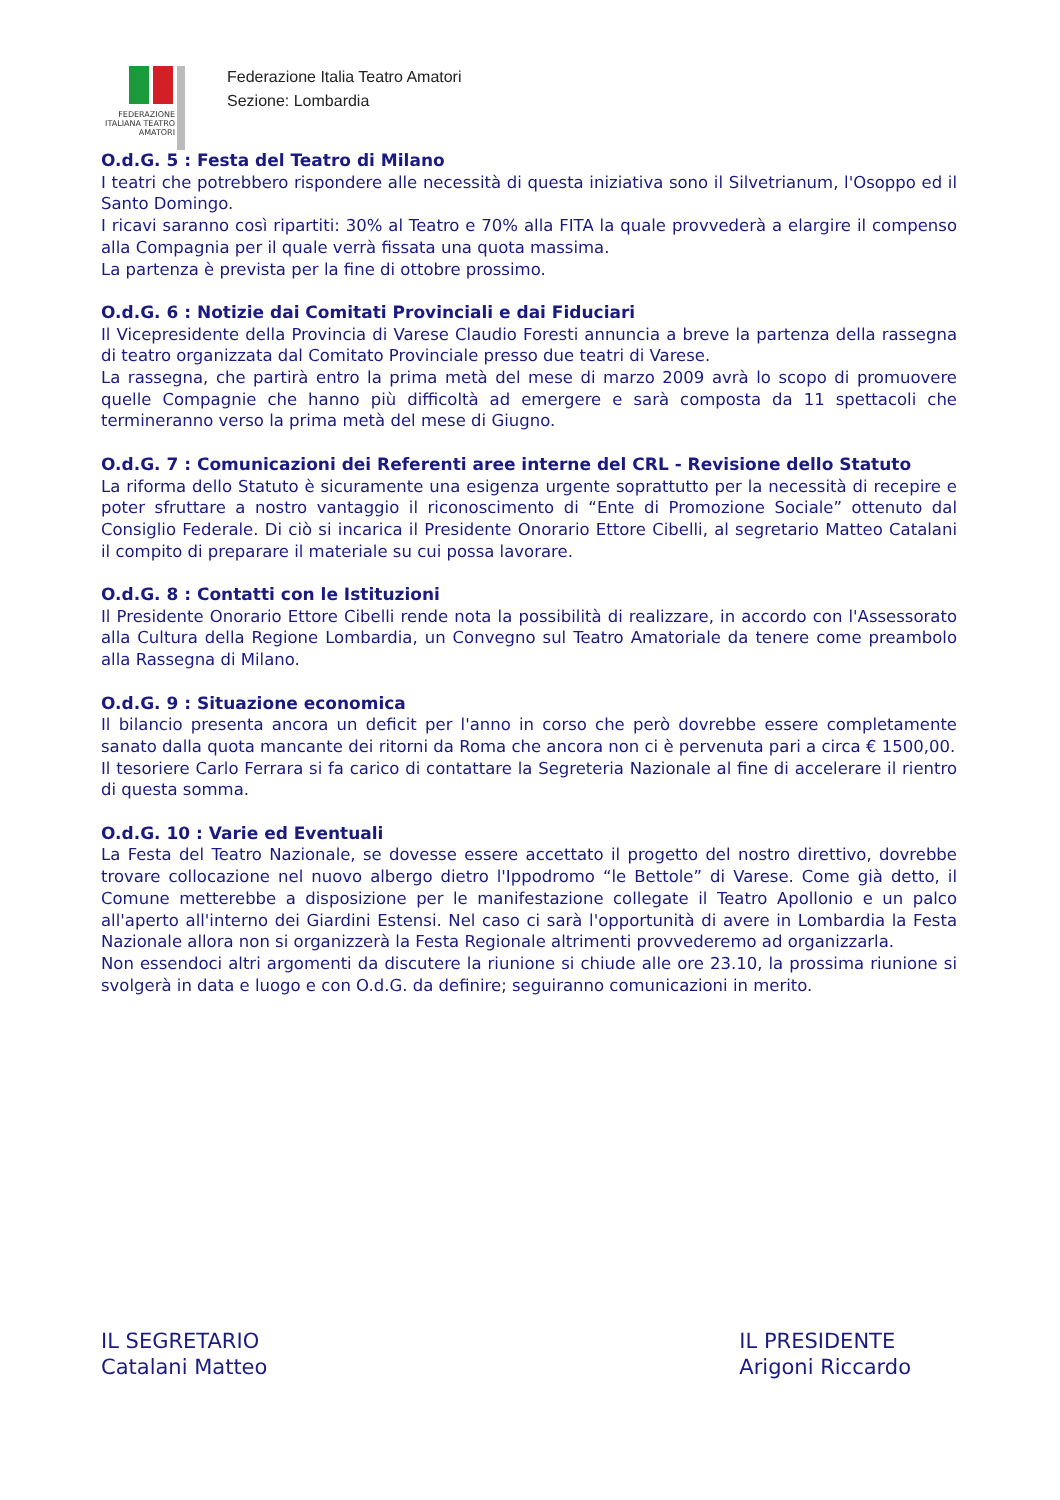FEDERAZIONE ITALIANA TEATRO AMATORI
Federazione Italia Teatro Amatori
Sezione: Lombardia
O.d.G. 5 : Festa del Teatro di Milano
I teatri che potrebbero rispondere alle necessità di questa iniziativa sono il Silvetrianum, l'Osoppo ed il Santo Domingo.
I ricavi saranno così ripartiti: 30% al Teatro e 70% alla FITA la quale provvederà a elargire il compenso alla Compagnia per il quale verrà fissata una quota massima.
La partenza è prevista per la fine di ottobre prossimo.
O.d.G. 6 : Notizie dai Comitati Provinciali e dai Fiduciari
Il Vicepresidente della Provincia di Varese Claudio Foresti annuncia a breve la partenza della rassegna di teatro organizzata dal Comitato Provinciale presso due teatri di Varese.
La rassegna, che partirà entro la prima metà del mese di marzo 2009 avrà lo scopo di promuovere quelle Compagnie che hanno più difficoltà ad emergere e sarà composta da 11 spettacoli che termineranno verso la prima metà del mese di Giugno.
O.d.G. 7 : Comunicazioni dei Referenti aree interne del CRL - Revisione dello Statuto
La riforma dello Statuto è sicuramente una esigenza urgente soprattutto per la necessità di recepire e poter sfruttare a nostro vantaggio il riconoscimento di “Ente di Promozione Sociale” ottenuto dal Consiglio Federale. Di ciò si incarica il Presidente Onorario Ettore Cibelli, al segretario Matteo Catalani il compito di preparare il materiale su cui possa lavorare.
O.d.G. 8 : Contatti con le Istituzioni
Il Presidente Onorario Ettore Cibelli rende nota la possibilità di realizzare, in accordo con l'Assessorato alla Cultura della Regione Lombardia, un Convegno sul Teatro Amatoriale da tenere come preambolo alla Rassegna di Milano.
O.d.G. 9 : Situazione economica
Il bilancio presenta ancora un deficit per l'anno in corso che però dovrebbe essere completamente sanato dalla quota mancante dei ritorni da Roma che ancora non ci è pervenuta pari a circa € 1500,00.
Il tesoriere Carlo Ferrara si fa carico di contattare la Segreteria Nazionale al fine di accelerare il rientro di questa somma.
O.d.G. 10 : Varie ed Eventuali
La Festa del Teatro Nazionale, se dovesse essere accettato il progetto del nostro direttivo, dovrebbe trovare collocazione nel nuovo albergo dietro l'Ippodromo “le Bettole” di Varese. Come già detto, il Comune metterebbe a disposizione per le manifestazione collegate il Teatro Apollonio e un palco all'aperto all'interno dei Giardini Estensi. Nel caso ci sarà l'opportunità di avere in Lombardia la Festa Nazionale allora non si organizzerà la Festa Regionale altrimenti provvederemo ad organizzarla.
Non essendoci altri argomenti da discutere la riunione si chiude alle ore 23.10, la prossima riunione si svolgerà in data e luogo e con O.d.G. da definire; seguiranno comunicazioni in merito.
IL SEGRETARIO
Catalani Matteo
IL PRESIDENTE
Arigoni Riccardo